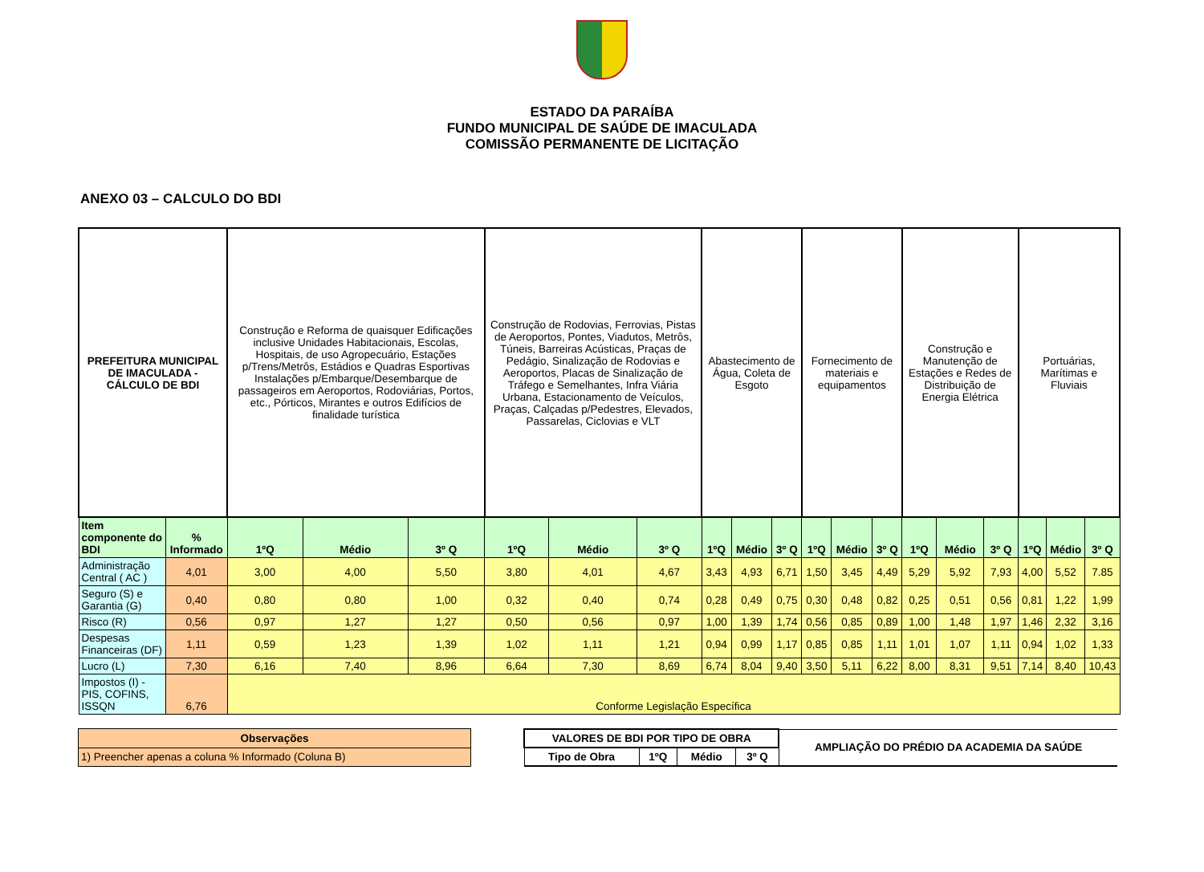ESTADO DA PARAÍBA
FUNDO MUNICIPAL DE SAÚDE DE IMACULADA
COMISSÃO PERMANENTE DE LICITAÇÃO
ANEXO 03 – CALCULO DO BDI
| PREFEITURA MUNICIPAL DE IMACULADA - CÁLCULO DE BDI | | Construção e Reforma de quaisquer Edificações inclusive Unidades Habitacionais, Escolas, Hospitais, de uso Agropecuário, Estações p/Trens/Metrôs, Estádios e Quadras Esportivas Instalações p/Embarque/Desembarque de passageiros em Aeroportos, Rodoviárias, Portos, etc., Pórticos, Mirantes e outros Edifícios de finalidade turística | | | Construção de Rodovias, Ferrovias, Pistas de Aeroportos, Pontes, Viadutos, Metrôs, Túneis, Barreiras Acústicas, Praças de Pedágio, Sinalização de Rodovias e Aeroportos, Placas de Sinalização de Tráfego e Semelhantes, Infra Viária Urbana, Estacionamento de Veículos, Praças, Calçadas p/Pedestres, Elevados, Passarelas, Ciclovias e VLT | | | Abastecimento de Água, Coleta de Esgoto | | | Fornecimento de materiais e equipamentos | | | Construção e Manutenção de Estações e Redes de Distribuição de Energia Elétrica | | | Portuárias, Marítimas e Fluviais | | |
| Item componente do BDI | % Informado | 1ºQ | Médio | 3º Q | 1ºQ | Médio | 3º Q | 1ºQ | Médio | 3º Q | 1ºQ | Médio | 3º Q | 1ºQ | Médio | 3º Q | 1ºQ | Médio | 3º Q |
| Administração Central ( AC ) | 4,01 | 3,00 | 4,00 | 5,50 | 3,80 | 4,01 | 4,67 | 3,43 | 4,93 | 6,71 | 1,50 | 3,45 | 4,49 | 5,29 | 5,92 | 7,93 | 4,00 | 5,52 | 7.85 |
| Seguro (S) e Garantia (G) | 0,40 | 0,80 | 0,80 | 1,00 | 0,32 | 0,40 | 0,74 | 0,28 | 0,49 | 0,75 | 0,30 | 0,48 | 0,82 | 0,25 | 0,51 | 0,56 | 0,81 | 1,22 | 1,99 |
| Risco (R) | 0,56 | 0,97 | 1,27 | 1,27 | 0,50 | 0,56 | 0,97 | 1,00 | 1,39 | 1,74 | 0,56 | 0,85 | 0,89 | 1,00 | 1,48 | 1,97 | 1,46 | 2,32 | 3,16 |
| Despesas Financeiras (DF) | 1,11 | 0,59 | 1,23 | 1,39 | 1,02 | 1,11 | 1,21 | 0,94 | 0,99 | 1,17 | 0,85 | 0,85 | 1,11 | 1,01 | 1,07 | 1,11 | 0,94 | 1,02 | 1,33 |
| Lucro (L) | 7,30 | 6,16 | 7,40 | 8,96 | 6,64 | 7,30 | 8,69 | 6,74 | 8,04 | 9,40 | 3,50 | 5,11 | 6,22 | 8,00 | 8,31 | 9,51 | 7,14 | 8,40 | 10,43 |
| Impostos (I) - PIS, COFINS, ISSQN | 6,76 | Conforme Legislação Específica | | | | | | | | | | | | | | | | | |
| Observações |
| --- |
| 1) Preencher apenas a coluna % Informado (Coluna B) |
| VALORES DE BDI POR TIPO DE OBRA | | | | AMPLIAÇÃO DO PRÉDIO DA ACADEMIA DA SAÚDE |
| --- | --- | --- | --- | --- |
| Tipo de Obra | 1ºQ | Médio | 3º Q | |